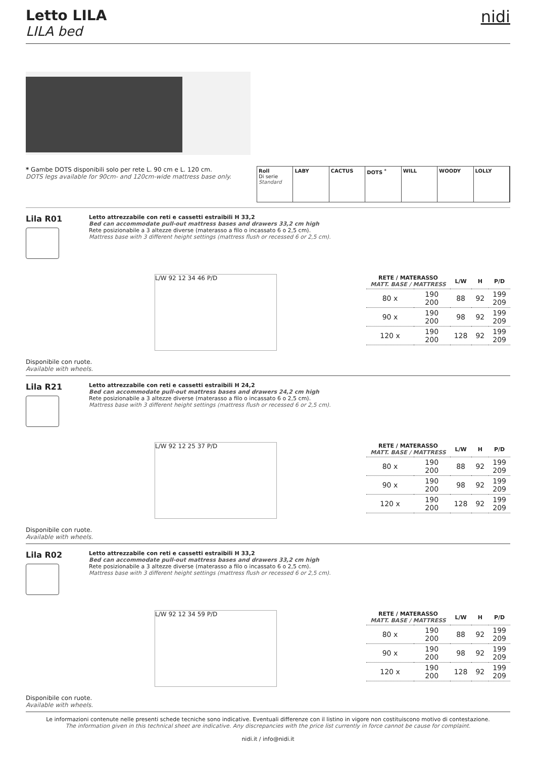Letto LILA
LILA bed
nidi
* Gambe DOTS disponibili solo per rete L. 90 cm e L. 120 cm.
DOTS legs available for 90cm- and 120cm-wide mattress base only.
Roll
Di serie
Standard
LABY CACTUS DOTS <sup>*</sup> WILL WOODY LOLLY
Lila R01
Letto attrezzabile con reti e cassetti estraibili H 33,2
Bed can accommodate pull-out mattress bases and drawers 33,2 cm high
Rete posizionabile a 3 altezze diverse (materasso a filo o incassato 6 o 2,5 cm).
Mattress base with 3 different height settings (mattress flush or recessed 6 or 2,5 cm).
L/W 92 12 34 46 P/D
| RETE / MATERASSO MATT. BASE / MATTRESS | | L/W | H | P/D |
| --- | --- | --- | --- | --- |
| 80 x | 190 200 | 88 | 92 | 199 209 |
| 90 x | 190 200 | 98 | 92 | 199 209 |
| 120 x | 190 200 | 128 | 92 | 199 209 |
Disponibile con ruote.
Available with wheels.
Lila R21
Letto attrezzabile con reti e cassetti estraibili H 24,2
Bed can accommodate pull-out mattress bases and drawers 24,2 cm high
Rete posizionabile a 3 altezze diverse (materasso a filo o incassato 6 o 2,5 cm).
Mattress base with 3 different height settings (mattress flush or recessed 6 or 2,5 cm).
L/W 92 12 25 37 P/D
| RETE / MATERASSO MATT. BASE / MATTRESS | | L/W | H | P/D |
| --- | --- | --- | --- | --- |
| 80 x | 190 200 | 88 | 92 | 199 209 |
| 90 x | 190 200 | 98 | 92 | 199 209 |
| 120 x | 190 200 | 128 | 92 | 199 209 |
Disponibile con ruote.
Available with wheels.
Lila R02
Letto attrezzabile con reti e cassetti estraibili H 33,2
Bed can accommodate pull-out mattress bases and drawers 33,2 cm high
Rete posizionabile a 3 altezze diverse (materasso a filo o incassato 6 o 2,5 cm).
Mattress base with 3 different height settings (mattress flush or recessed 6 or 2,5 cm).
L/W 92 12 34 59 P/D
| RETE / MATERASSO MATT. BASE / MATTRESS | | L/W | H | P/D |
| --- | --- | --- | --- | --- |
| 80 x | 190 200 | 88 | 92 | 199 209 |
| 90 x | 190 200 | 98 | 92 | 199 209 |
| 120 x | 190 200 | 128 | 92 | 199 209 |
Disponibile con ruote.
Available with wheels.
Le informazioni contenute nelle presenti schede tecniche sono indicative. Eventuali differenze con il listino in vigore non costituiscono motivo di contestazione.
The information given in this technical sheet are indicative. Any discrepancies with the price list currently in force cannot be cause for complaint.
nidi.it / info@nidi.it